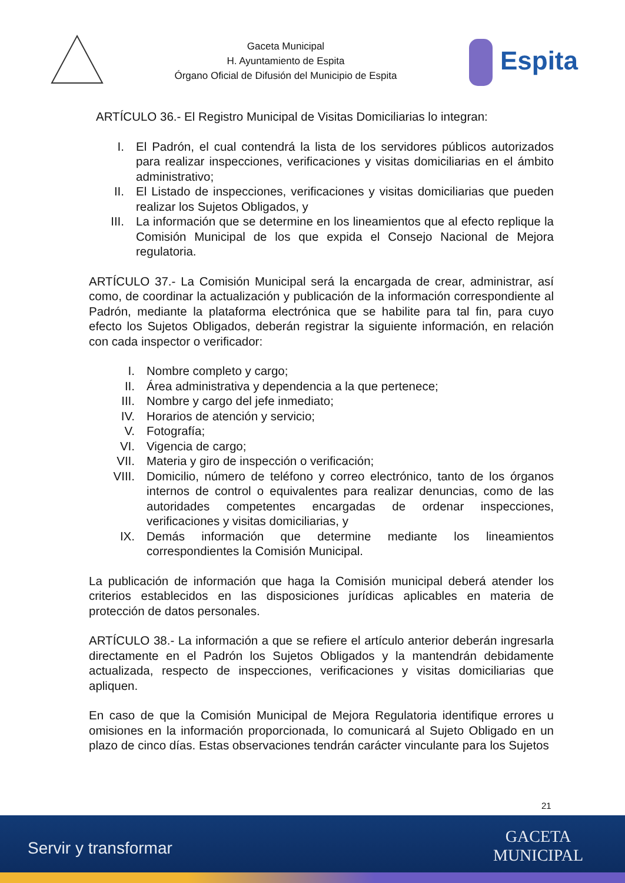Gaceta Municipal
H. Ayuntamiento de Espita
Órgano Oficial de Difusión del Municipio de Espita
Espita
ARTÍCULO 36.- El Registro Municipal de Visitas Domiciliarias lo integran:
I. El Padrón, el cual contendrá la lista de los servidores públicos autorizados para realizar inspecciones, verificaciones y visitas domiciliarias en el ámbito administrativo;
II. El Listado de inspecciones, verificaciones y visitas domiciliarias que pueden realizar los Sujetos Obligados, y
III. La información que se determine en los lineamientos que al efecto replique la Comisión Municipal de los que expida el Consejo Nacional de Mejora regulatoria.
ARTÍCULO 37.- La Comisión Municipal será la encargada de crear, administrar, así como, de coordinar la actualización y publicación de la información correspondiente al Padrón, mediante la plataforma electrónica que se habilite para tal fin, para cuyo efecto los Sujetos Obligados, deberán registrar la siguiente información, en relación con cada inspector o verificador:
I. Nombre completo y cargo;
II. Área administrativa y dependencia a la que pertenece;
III. Nombre y cargo del jefe inmediato;
IV. Horarios de atención y servicio;
V. Fotografía;
VI. Vigencia de cargo;
VII. Materia y giro de inspección o verificación;
VIII. Domicilio, número de teléfono y correo electrónico, tanto de los órganos internos de control o equivalentes para realizar denuncias, como de las autoridades competentes encargadas de ordenar inspecciones, verificaciones y visitas domiciliarias, y
IX. Demás información que determine mediante los lineamientos correspondientes la Comisión Municipal.
La publicación de información que haga la Comisión municipal deberá atender los criterios establecidos en las disposiciones jurídicas aplicables en materia de protección de datos personales.
ARTÍCULO 38.- La información a que se refiere el artículo anterior deberán ingresarla directamente en el Padrón los Sujetos Obligados y la mantendrán debidamente actualizada, respecto de inspecciones, verificaciones y visitas domiciliarias que apliquen.
En caso de que la Comisión Municipal de Mejora Regulatoria identifique errores u omisiones en la información proporcionada, lo comunicará al Sujeto Obligado en un plazo de cinco días. Estas observaciones tendrán carácter vinculante para los Sujetos
21
Servir y transformar
GACETA
MUNICIPAL